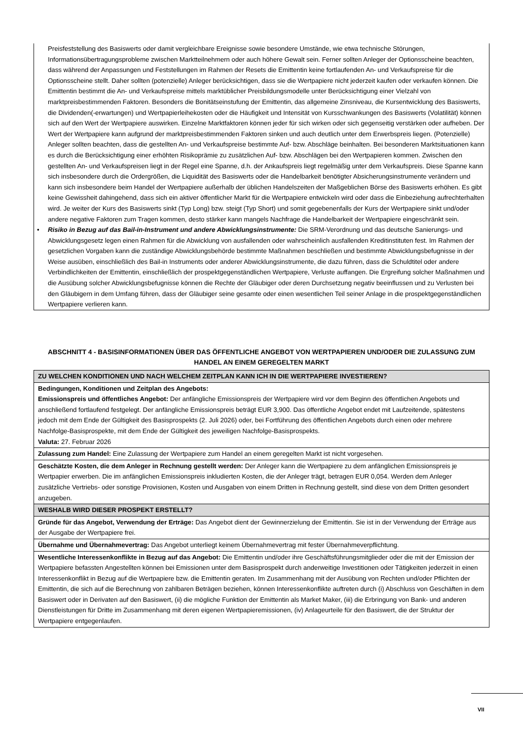Preisfeststellung des Basiswerts oder damit vergleichbare Ereignisse sowie besondere Umstände, wie etwa technische Störungen, Informationsübertragungsprobleme zwischen Marktteilnehmern oder auch höhere Gewalt sein. Ferner sollten Anleger der Optionsscheine beachten, dass während der Anpassungen und Feststellungen im Rahmen der Resets die Emittentin keine fortlaufenden An- und Verkaufspreise für die Optionsscheine stellt. Daher sollten (potenzielle) Anleger berücksichtigen, dass sie die Wertpapiere nicht jederzeit kaufen oder verkaufen können. Die Emittentin bestimmt die An- und Verkaufspreise mittels marktüblicher Preisbildungsmodelle unter Berücksichtigung einer Vielzahl von marktpreisbestimmenden Faktoren. Besonders die Bonitätseinstufung der Emittentin, das allgemeine Zinsniveau, die Kursentwicklung des Basiswerts, die Dividenden(-erwartungen) und Wertpapierleihekosten oder die Häufigkeit und Intensität von Kursschwankungen des Basiswerts (Volatilität) können sich auf den Wert der Wertpapiere auswirken. Einzelne Marktfaktoren können jeder für sich wirken oder sich gegenseitig verstärken oder aufheben. Der Wert der Wertpapiere kann aufgrund der marktpreisbestimmenden Faktoren sinken und auch deutlich unter dem Erwerbspreis liegen. (Potenzielle) Anleger sollten beachten, dass die gestellten An- und Verkaufspreise bestimmte Auf- bzw. Abschläge beinhalten. Bei besonderen Marktsituationen kann es durch die Berücksichtigung einer erhöhten Risikoprämie zu zusätzlichen Auf- bzw. Abschlägen bei den Wertpapieren kommen. Zwischen den gestellten An- und Verkaufspreisen liegt in der Regel eine Spanne, d.h. der Ankaufspreis liegt regelmäßig unter dem Verkaufspreis. Diese Spanne kann sich insbesondere durch die Ordergrößen, die Liquidität des Basiswerts oder die Handelbarkeit benötigter Absicherungsinstrumente verändern und kann sich insbesondere beim Handel der Wertpapiere außerhalb der üblichen Handelszeiten der Maßgeblichen Börse des Basiswerts erhöhen. Es gibt keine Gewissheit dahingehend, dass sich ein aktiver öffentlicher Markt für die Wertpapiere entwickeln wird oder dass die Einbeziehung aufrechterhalten wird. Je weiter der Kurs des Basiswerts sinkt (Typ Long) bzw. steigt (Typ Short) und somit gegebenenfalls der Kurs der Wertpapiere sinkt und/oder andere negative Faktoren zum Tragen kommen, desto stärker kann mangels Nachfrage die Handelbarkeit der Wertpapiere eingeschränkt sein.
• Risiko in Bezug auf das Bail-in-Instrument und andere Abwicklungsinstrumente: Die SRM-Verordnung und das deutsche Sanierungs- und Abwicklungsgesetz legen einen Rahmen für die Abwicklung von ausfallenden oder wahrscheinlich ausfallenden Kreditinstituten fest. Im Rahmen der gesetzlichen Vorgaben kann die zuständige Abwicklungsbehörde bestimmte Maßnahmen beschließen und bestimmte Abwicklungsbefugnisse in der Weise ausüben, einschließlich des Bail-in Instruments oder anderer Abwicklungsinstrumente, die dazu führen, dass die Schuldtitel oder andere Verbindlichkeiten der Emittentin, einschließlich der prospektgegenständlichen Wertpapiere, Verluste auffangen. Die Ergreifung solcher Maßnahmen und die Ausübung solcher Abwicklungsbefugnisse können die Rechte der Gläubiger oder deren Durchsetzung negativ beeinflussen und zu Verlusten bei den Gläubigern in dem Umfang führen, dass der Gläubiger seine gesamte oder einen wesentlichen Teil seiner Anlage in die prospektgegenständlichen Wertpapiere verlieren kann.
ABSCHNITT 4 - BASISINFORMATIONEN ÜBER DAS ÖFFENTLICHE ANGEBOT VON WERTPAPIEREN UND/ODER DIE ZULASSUNG ZUM HANDEL AN EINEM GEREGELTEN MARKT
| ZU WELCHEN KONDITIONEN UND NACH WELCHEM ZEITPLAN KANN ICH IN DIE WERTPAPIERE INVESTIEREN? |
| --- |
| Bedingungen, Konditionen und Zeitplan des Angebots: Emissionspreis und öffentliches Angebot: Der anfängliche Emissionspreis der Wertpapiere wird vor dem Beginn des öffentlichen Angebots und anschließend fortlaufend festgelegt. Der anfängliche Emissionspreis beträgt EUR 3,900. Das öffentliche Angebot endet mit Laufzeitende, spätestens jedoch mit dem Ende der Gültigkeit des Basisprospekts (2. Juli 2026) oder, bei Fortführung des öffentlichen Angebots durch einen oder mehrere Nachfolge-Basisprospekte, mit dem Ende der Gültigkeit des jeweiligen Nachfolge-Basisprospekts. Valuta: 27. Februar 2026 |
| Zulassung zum Handel: Eine Zulassung der Wertpapiere zum Handel an einem geregelten Markt ist nicht vorgesehen. |
| Geschätzte Kosten, die dem Anleger in Rechnung gestellt werden: Der Anleger kann die Wertpapiere zu dem anfänglichen Emissionspreis je Wertpapier erwerben. Die im anfänglichen Emissionspreis inkludierten Kosten, die der Anleger trägt, betragen EUR 0,054. Werden dem Anleger zusätzliche Vertriebs- oder sonstige Provisionen, Kosten und Ausgaben von einem Dritten in Rechnung gestellt, sind diese von dem Dritten gesondert anzugeben. |
| WESHALB WIRD DIESER PROSPEKT ERSTELLT? |
| Gründe für das Angebot, Verwendung der Erträge: Das Angebot dient der Gewinnerzielung der Emittentin. Sie ist in der Verwendung der Erträge aus der Ausgabe der Wertpapiere frei. |
| Übernahme und Übernahmevertrag: Das Angebot unterliegt keinem Übernahmevertrag mit fester Übernahmeverpflichtung. |
| Wesentliche Interessenkonflikte in Bezug auf das Angebot: Die Emittentin und/oder ihre Geschäftsführungsmitglieder oder die mit der Emission der Wertpapiere befassten Angestellten können bei Emissionen unter dem Basisprospekt durch anderweitige Investitionen oder Tätigkeiten jederzeit in einen Interessenkonflikt in Bezug auf die Wertpapiere bzw. die Emittentin geraten. Im Zusammenhang mit der Ausübung von Rechten und/oder Pflichten der Emittentin, die sich auf die Berechnung von zahlbaren Beträgen beziehen, können Interessenkonflikte auftreten durch (i) Abschluss von Geschäften in dem Basiswert oder in Derivaten auf den Basiswert, (ii) die mögliche Funktion der Emittentin als Market Maker, (iii) die Erbringung von Bank- und anderen Dienstleistungen für Dritte im Zusammenhang mit deren eigenen Wertpapieremissionen, (iv) Anlageurteile für den Basiswert, die der Struktur der Wertpapiere entgegenlaufen. |
VII